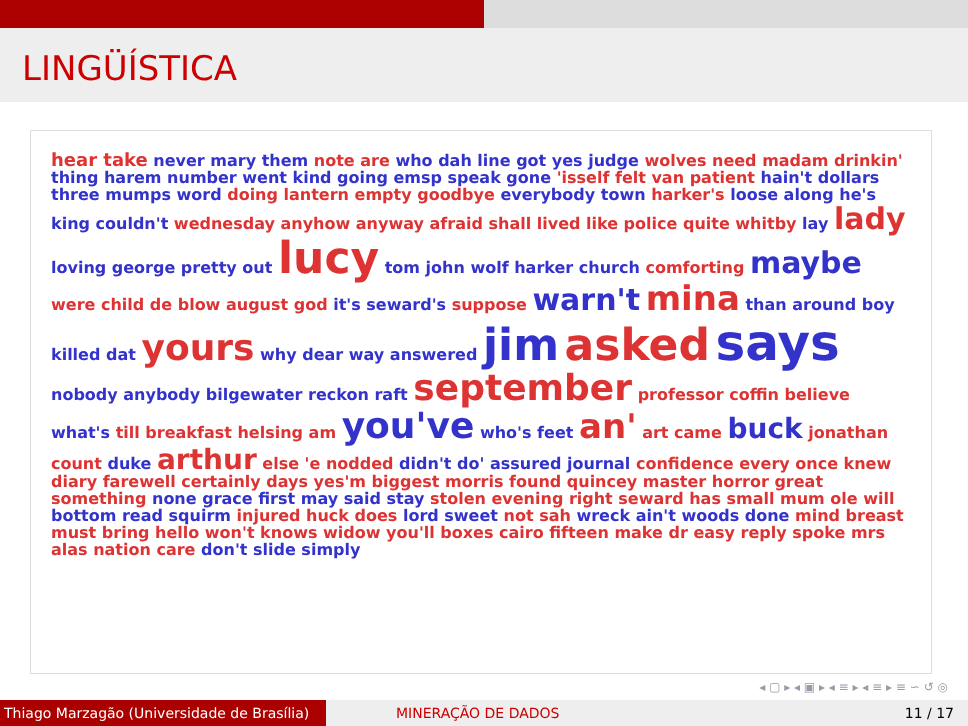LINGÜÍSTICA
hear take never mary them note are who dah line got yes judge wolves need madam drinkin' thing harem number went kind going emsp speak gone 'isself felt van patient hain't dollars three mumps word doing lantern empty goodbye everybody town harker's loose along he's king couldn't wednesday anyhow anyway afraid shall lived like police quite whitby lay lady loving george pretty out lucy tom john wolf harker church comforting maybe were child de blow august god it's seward's suppose warn't mina than around boy killed dat yours why dear way answered jim asked says nobody anybody bilgewater reckon raft september professor coffin believe what's till breakfast helsing am you've who's feet an' art came buck jonathan count duke arthur else 'e nodded didn't do' assured journal confidence every once knew diary farewell certainly days yes'm biggest morris found quincey master horror great something none grace first may said stay stolen evening right seward has small mum ole will bottom read squirm injured huck does lord sweet not sah wreck ain't woods done mind breast must bring hello won't knows widow you'll boxes cairo fifteen make dr easy reply spoke mrs alas nation care don't slide simply
◂ ▢ ▸ ◂ ▣ ▸ ◂ ≡ ▸ ◂ ≡ ▸ ≡ ∽ ↺ ◎
Thiago Marzagão (Universidade de Brasília)
MINERAÇÃO DE DADOS 11 / 17